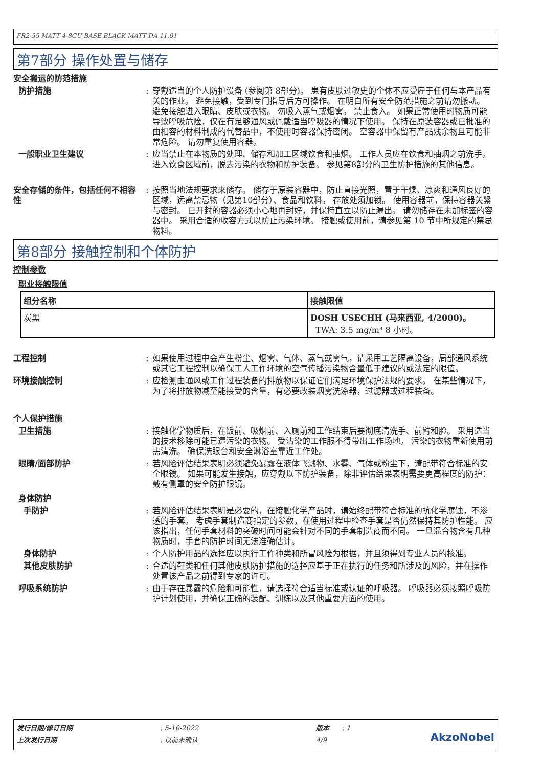FR2-55 MATT 4-8GU BASE BLACK MATT DA 11.01
第7部分 操作处置与储存
安全搬运的防范措施
防护措施 : 穿戴适当的个人防护设备 (参阅第 8部分)。 患有皮肤过敏史的个体不应受雇于任何与本产品有关的作业。 避免接触，受到专门指导后方可操作。 在明白所有安全防范措施之前请勿搬动。 避免接触进入眼睛、皮肤或衣物。 勿吸入蒸气或烟雾。 禁止食入。 如果正常使用时物质可能导致呼吸危险，仅在有足够通风或佩戴适当呼吸器的情况下使用。 保持在原装容器或已批准的由相容的材料制成的代替品中，不使用时容器保持密闭。 空容器中保留有产品残余物且可能非常危险。 请勿重复使用容器。
一般职业卫生建议 : 应当禁止在本物质的处理、储存和加工区域饮食和抽烟。 工作人员应在饮食和抽烟之前洗手。 进入饮食区域前，脱去污染的衣物和防护装备。 参见第8部分的卫生防护措施的其他信息。
安全存储的条件，包括任何不相容性
: 按照当地法规要求来储存。 储存于原装容器中，防止直接光照，置于干燥、凉爽和通风良好的区域，远离禁忌物（见第10部分）、食品和饮料。 存放处须加锁。 使用容器前，保持容器关紧与密封。 已开封的容器必须小心地再封好，并保持直立以防止漏出。 请勿储存在未加标签的容器中。 采用合适的收容方式以防止污染环境。 接触或使用前，请参见第 10 节中所规定的禁忌物料。
第8部分 接触控制和个体防护
控制参数
职业接触限值
| 组分名称 | 接触限值 |
| --- | --- |
| 炭黑 | DOSH USECHH (马来西亚, 4/2000)。 TWA: 3.5 mg/m³ 8 小时。 |
工程控制 : 如果使用过程中会产生粉尘、烟雾、气体、蒸气或雾气，请采用工艺隔离设备，局部通风系统或其它工程控制以确保工人工作环境的空气传播污染物含量低于建议的或法定的限值。
环境接触控制 : 应检测由通风或工作过程装备的排放物以保证它们满足环境保护法规的要求。 在某些情况下，为了将排放物减至能接受的含量，有必要改装烟雾洗涤器，过滤器或过程装备。
个人保护措施
卫生措施 : 接触化学物质后，在饭前、吸烟前、入厕前和工作结束后要彻底清洗手、前臂和脸。 采用适当的技术移除可能已遭污染的衣物。 受沾染的工作服不得带出工作场地。 污染的衣物重新使用前需清洗。 确保洗眼台和安全淋浴室靠近工作处。
眼睛/面部防护 : 若风险评估结果表明必须避免暴露在液体飞溅物、水雾、气体或粉尘下，请配带符合标准的安全眼镜。 如果可能发生接触，应穿戴以下防护装备，除非评估结果表明需要更高程度的防护： 戴有侧罩的安全防护眼镜。
身体防护
手防护 : 若风险评估结果表明是必要的，在接触化学产品时，请始终配带符合标准的抗化学腐蚀，不渗透的手套。 考虑手套制造商指定的参数，在使用过程中检查手套是否仍然保持其防护性能。 应该指出，任何手套材料的突破时间可能会针对不同的手套制造商而不同。 一旦混合物含有几种物质时，手套的防护时间无法准确估计。
身体防护 : 个人防护用品的选择应以执行工作种类和所冒风险为根据，并且须得到专业人员的核准。
其他皮肤防护 : 合适的鞋类和任何其他皮肤防护措施的选择应基于正在执行的任务和所涉及的风险，并在操作处置该产品之前得到专家的许可。
呼吸系统防护 : 由于存在暴露的危险和可能性，请选择符合适当标准或认证的呼吸器。 呼吸器必须按照呼吸防护计划使用，并确保正确的装配、训练以及其他重要方面的使用。
发行日期/修订日期
上次发行日期
: 5-10-2022
: 以前未确认
版本 : 1
4/9
AkzoNobel